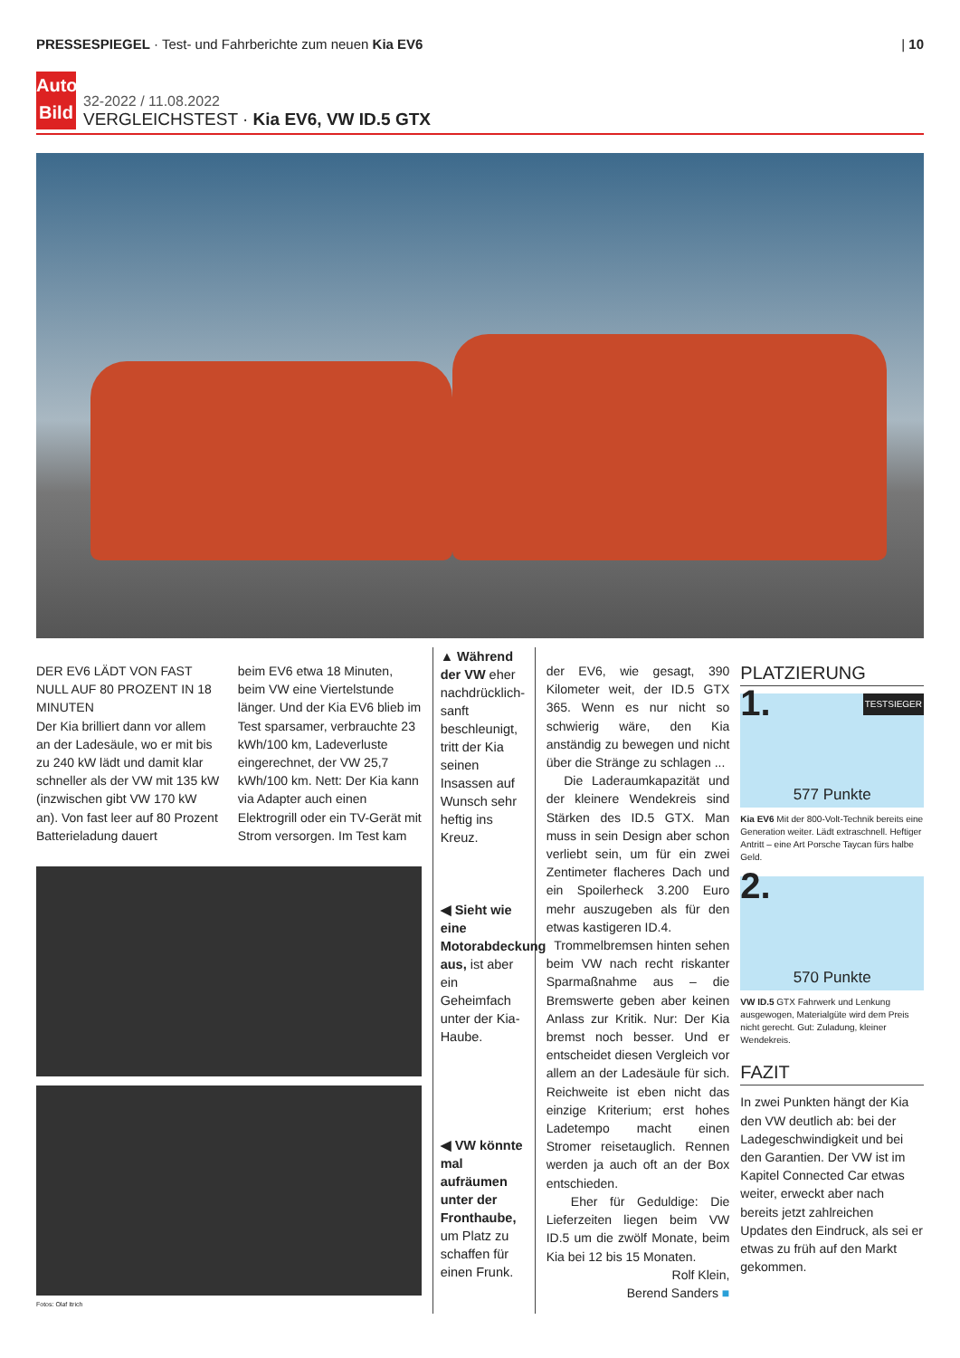PRESSESPIEGEL · Test- und Fahrberichte zum neuen Kia EV6
| 10
Auto Bild
32-2022 / 11.08.2022
VERGLEICHSTEST · Kia EV6, VW ID.5 GTX
DER EV6 LÄDT VON FAST NULL AUF 80 PROZENT IN 18 MINUTEN
Der Kia brilliert dann vor allem an der Ladesäule, wo er mit bis zu 240 kW lädt und damit klar schneller als der VW mit 135 kW (inzwischen gibt VW 170 kW an). Von fast leer auf 80 Prozent Batterieladung dauert
beim EV6 etwa 18 Minuten, beim VW eine Viertelstunde länger. Und der Kia EV6 blieb im Test sparsamer, verbrauchte 23 kWh/100 km, Ladeverluste eingerechnet, der VW 25,7 kWh/100 km. Nett: Der Kia kann via Adapter auch einen Elektrogrill oder ein TV-Gerät mit Strom versorgen. Im Test kam
Fotos: Olaf Itrich
▲ Während der VW eher nachdrücklich-sanft beschleunigt, tritt der Kia seinen Insassen auf Wunsch sehr heftig ins Kreuz.
◀ Sieht wie eine Motorabdeckung aus, ist aber ein Geheimfach unter der Kia-Haube.
◀ VW könnte mal aufräumen unter der Fronthaube, um Platz zu schaffen für einen Frunk.
der EV6, wie gesagt, 390 Kilometer weit, der ID.5 GTX 365. Wenn es nur nicht so schwierig wäre, den Kia anständig zu bewegen und nicht über die Stränge zu schlagen ...
Die Laderaumkapazität und der kleinere Wendekreis sind Stärken des ID.5 GTX. Man muss in sein Design aber schon verliebt sein, um für ein zwei Zentimeter flacheres Dach und ein Spoilerheck 3.200 Euro mehr auszugeben als für den etwas kastigeren ID.4.
Trommelbremsen hinten sehen beim VW nach recht riskanter Sparmaßnahme aus – die Bremswerte geben aber keinen Anlass zur Kritik. Nur: Der Kia bremst noch besser. Und er entscheidet diesen Vergleich vor allem an der Ladesäule für sich. Reichweite ist eben nicht das einzige Kriterium; erst hohes Ladetempo macht einen Stromer reisetauglich. Rennen werden ja auch oft an der Box entschieden.
Eher für Geduldige: Die Lieferzeiten liegen beim VW ID.5 um die zwölf Monate, beim Kia bei 12 bis 15 Monaten.
Rolf Klein,
Berend Sanders ■
PLATZIERUNG
1. TESTSIEGER
577 Punkte
Kia EV6 Mit der 800-Volt-Technik bereits eine Generation weiter. Lädt extraschnell. Heftiger Antritt – eine Art Porsche Taycan fürs halbe Geld.
2.
570 Punkte
VW ID.5 GTX Fahrwerk und Lenkung ausgewogen, Materialgüte wird dem Preis nicht gerecht. Gut: Zuladung, kleiner Wendekreis.
FAZIT
In zwei Punkten hängt der Kia den VW deutlich ab: bei der Ladegeschwindigkeit und bei den Garantien. Der VW ist im Kapitel Connected Car etwas weiter, erweckt aber nach bereits jetzt zahlreichen Updates den Eindruck, als sei er etwas zu früh auf den Markt gekommen.